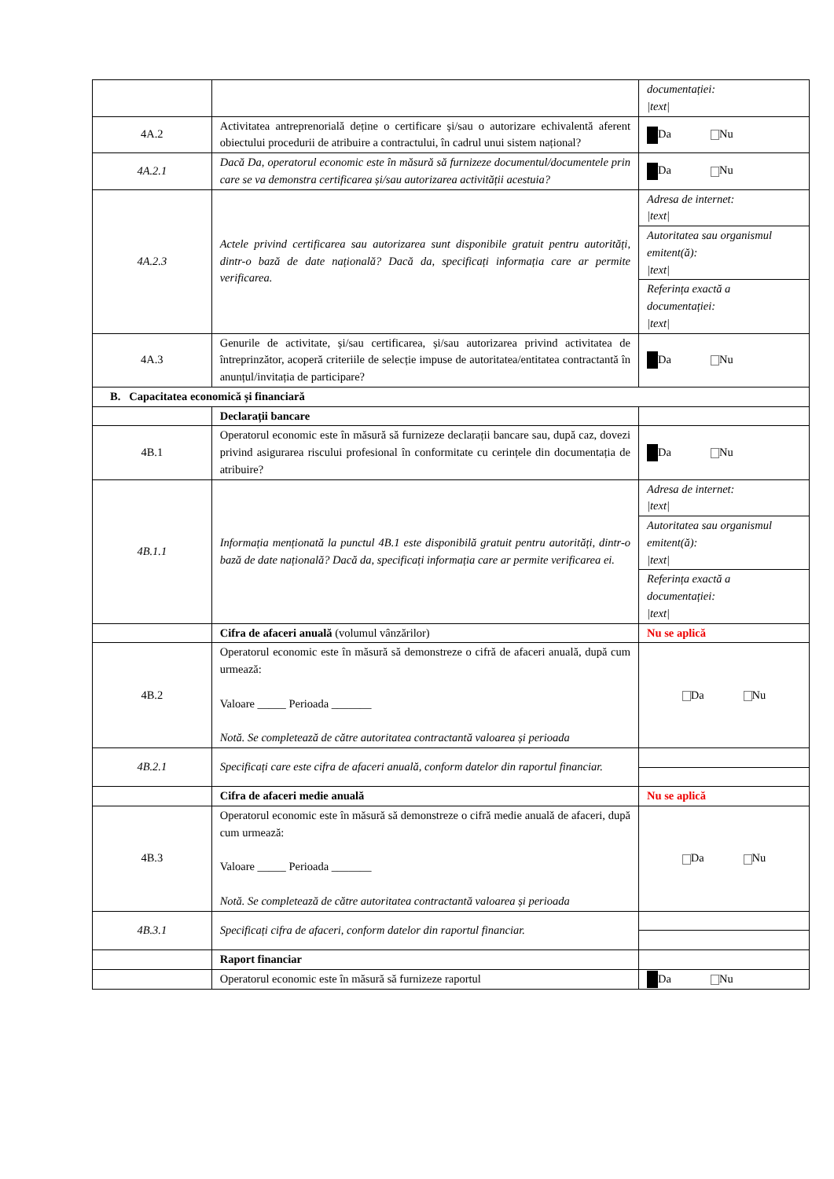| | | documentației: /text/ |
| 4A.2 | Activitatea antreprenorială deține o certificare și/sau o autorizare echivalentă aferent obiectului procedurii de atribuire a contractului, în cadrul unui sistem național? | Da Nu |
| 4A.2.1 | Dacă Da, operatorul economic este în măsură să furnizeze documentul/documentele prin care se va demonstra certificarea și/sau autorizarea activității acestuia? | Da Nu |
| 4A.2.3 | Actele privind certificarea sau autorizarea sunt disponibile gratuit pentru autorități, dintr-o bază de date națională? Dacă da, specificați informația care ar permite verificarea. | Adresa de internet: /text/ |
| | | Autoritatea sau organismul emitent(ă): /text/ |
| | | Referința exactă a documentației: /text/ |
| 4A.3 | Genurile de activitate, și/sau certificarea, și/sau autorizarea privind activitatea de întreprinzător, acoperă criteriile de selecție impuse de autoritatea/entitatea contractantă în anunțul/invitația de participare? | Da Nu |
| B. Capacitatea economică și financiară | | |
| | Declarații bancare | |
| 4B.1 | Operatorul economic este în măsură să furnizeze declarații bancare sau, după caz, dovezi privind asigurarea riscului profesional în conformitate cu cerințele din documentația de atribuire? | Da Nu |
| 4B.1.1 | Informația menționată la punctul 4B.1 este disponibilă gratuit pentru autorități, dintr-o bază de date națională? Dacă da, specificați informația care ar permite verificarea ei. | Adresa de internet: /text/ |
| | | Autoritatea sau organismul emitent(ă): /text/ |
| | | Referința exactă a documentației: /text/ |
| | Cifra de afaceri anuală (volumul vânzărilor) | Nu se aplică |
| 4B.2 | Operatorul economic este în măsură să demonstreze o cifră de afaceri anuală, după cum urmează: Valoare _____ Perioada _______ Notă. Se completează de către autoritatea contractantă valoarea și perioada | Da Nu |
| 4B.2.1 | Specificați care este cifra de afaceri anuală, conform datelor din raportul financiar. | |
| | Cifra de afaceri medie anuală | Nu se aplică |
| 4B.3 | Operatorul economic este în măsură să demonstreze o cifră medie anuală de afaceri, după cum urmează: Valoare _____ Perioada _______ Notă. Se completează de către autoritatea contractantă valoarea și perioada | Da Nu |
| 4B.3.1 | Specificați cifra de afaceri, conform datelor din raportul financiar. | |
| | Raport financiar | |
| | Operatorul economic este în măsură să furnizeze raportul | Da Nu |